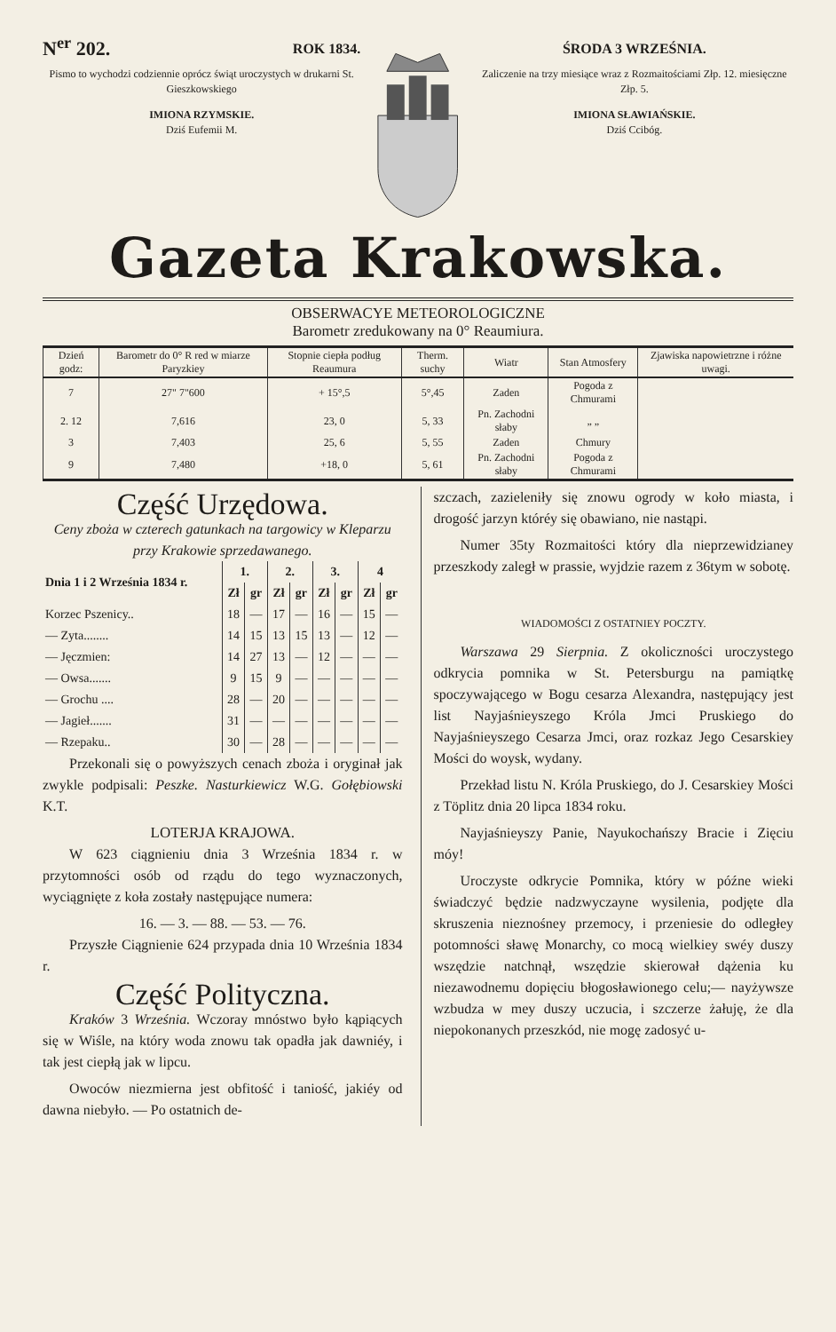N<sup>er</sup> 202. ROK 1834.
Pismo to wychodzi codziennie oprócz świąt uroczystych w drukarni St. Gieszkowskiego
IMIONA RZYMSKIE.
Dziś Eufemii M.
ŚRODA 3 WRZEŚNIA.
Zaliczenie na trzy miesiące wraz z Rozmaitościami Złp. 12. miesięczne Złp. 5.
IMIONA SŁAWIAŃSKIE.
Dziś Ccibóg.
Gazeta Krakowska.
OBSERWACYE METEOROLOGICZNE
Barometr zredukowany na 0° Reaumiura.
| Dzień godz: | Barometr do 0° R red w miarze Paryzkiey | Stopnie ciepła podług Reaumura | Therm. suchy | Wiatr | Stan Atmosfery | Zjawiska napowietrzne i różne uwagi. |
| --- | --- | --- | --- | --- | --- | --- |
| 7 | 27" 7"600 | + 15°,5 | 5°,45 | Zaden | Pogoda z Chmurami | |
| 2. 12 | 7,616 | 23, 0 | 5, 33 | Pn. Zachodni słaby | „ „ | |
| 3 | 7,403 | 25, 6 | 5, 55 | Zaden | Chmury | |
| 9 | 7,480 | +18, 0 | 5, 61 | Pn. Zachodni słaby | Pogoda z Chmurami | |
Część Urzędowa.
Ceny zboża w czterech gatunkach na targowicy w Kleparzu przy Krakowie sprzedawanego.
| Dnia 1 i 2 Września 1834 r. | 1. | | 2. | | 3. | | 4 | |
| --- | --- | --- | --- | --- | --- | --- | --- | --- |
| | Zł | gr | Zł | gr | Zł | gr | Zł | gr |
| Korzec Pszenicy.. | 18 | — | 17 | — | 16 | — | 15 | — |
| — Zyta........ | 14 | 15 | 13 | 15 | 13 | — | 12 | — |
| — Jęczmien: | 14 | 27 | 13 | — | 12 | — | — | — |
| — Owsa....... | 9 | 15 | 9 | — | — | — | — | — |
| — Grochu .... | 28 | — | 20 | — | — | — | — | — |
| — Jagieł....... | 31 | — | — | — | — | — | — | — |
| — Rzepaku.. | 30 | — | 28 | — | — | — | — | — |
Przekonali się o powyższych cenach zboża i oryginał jak zwykle podpisali: Peszke. Nasturkiewicz W.G. Gołębiowski K.T.
LOTERJA KRAJOWA.
W 623 ciągnieniu dnia 3 Września 1834 r. w przytomności osób od rządu do tego wyznaczonych, wyciągnięte z koła zostały następujące numera:
16. — 3. — 88. — 53. — 76.
Przyszłe Ciągnienie 624 przypada dnia 10 Września 1834 r.
Część Polityczna.
Kraków 3 Września. Wczoray mnóstwo było kąpiących się w Wiśle, na który woda znowu tak opadła jak dawniéy, i tak jest ciepłą jak w lipcu.
Owoców niezmierna jest obfitość i taniość, jakiéy od dawna niebyło. — Po ostatnich de-
szczach, zazieleniły się znowu ogrody w koło miasta, i drogość jarzyn któréy się obawiano, nie nastąpi.
Numer 35ty Rozmaitości który dla nieprzewidzianey przeszkody zaległ w prassie, wyjdzie razem z 36tym w sobotę.
WIADOMOŚCI Z OSTATNIEY POCZTY.
Warszawa 29 Sierpnia. Z okoliczności uroczystego odkrycia pomnika w St. Petersburgu na pamiątkę spoczywającego w Bogu cesarza Alexandra, następujący jest list Nayjaśnieyszego Króla Jmci Pruskiego do Nayjaśnieyszego Cesarza Jmci, oraz rozkaz Jego Cesarskiey Mości do woysk, wydany.
Przekład listu N. Króla Pruskiego, do J. Cesarskiey Mości z Töplitz dnia 20 lipca 1834 roku.
Nayjaśnieyszy Panie, Nayukochańszy Bracie i Zięciu móy!
Uroczyste odkrycie Pomnika, który w późne wieki świadczyć będzie nadzwyczayne wysilenia, podjęte dla skruszenia nieznośney przemocy, i przeniesie do odległey potomności sławę Monarchy, co mocą wielkiey swéy duszy wszędzie natchnął, wszędzie skierował dążenia ku niezawodnemu dopięciu błogosławionego celu;— nayżywsze wzbudza w mey duszy uczucia, i szczerze żałuję, że dla niepokonanych przeszkód, nie mogę zadosyć u-